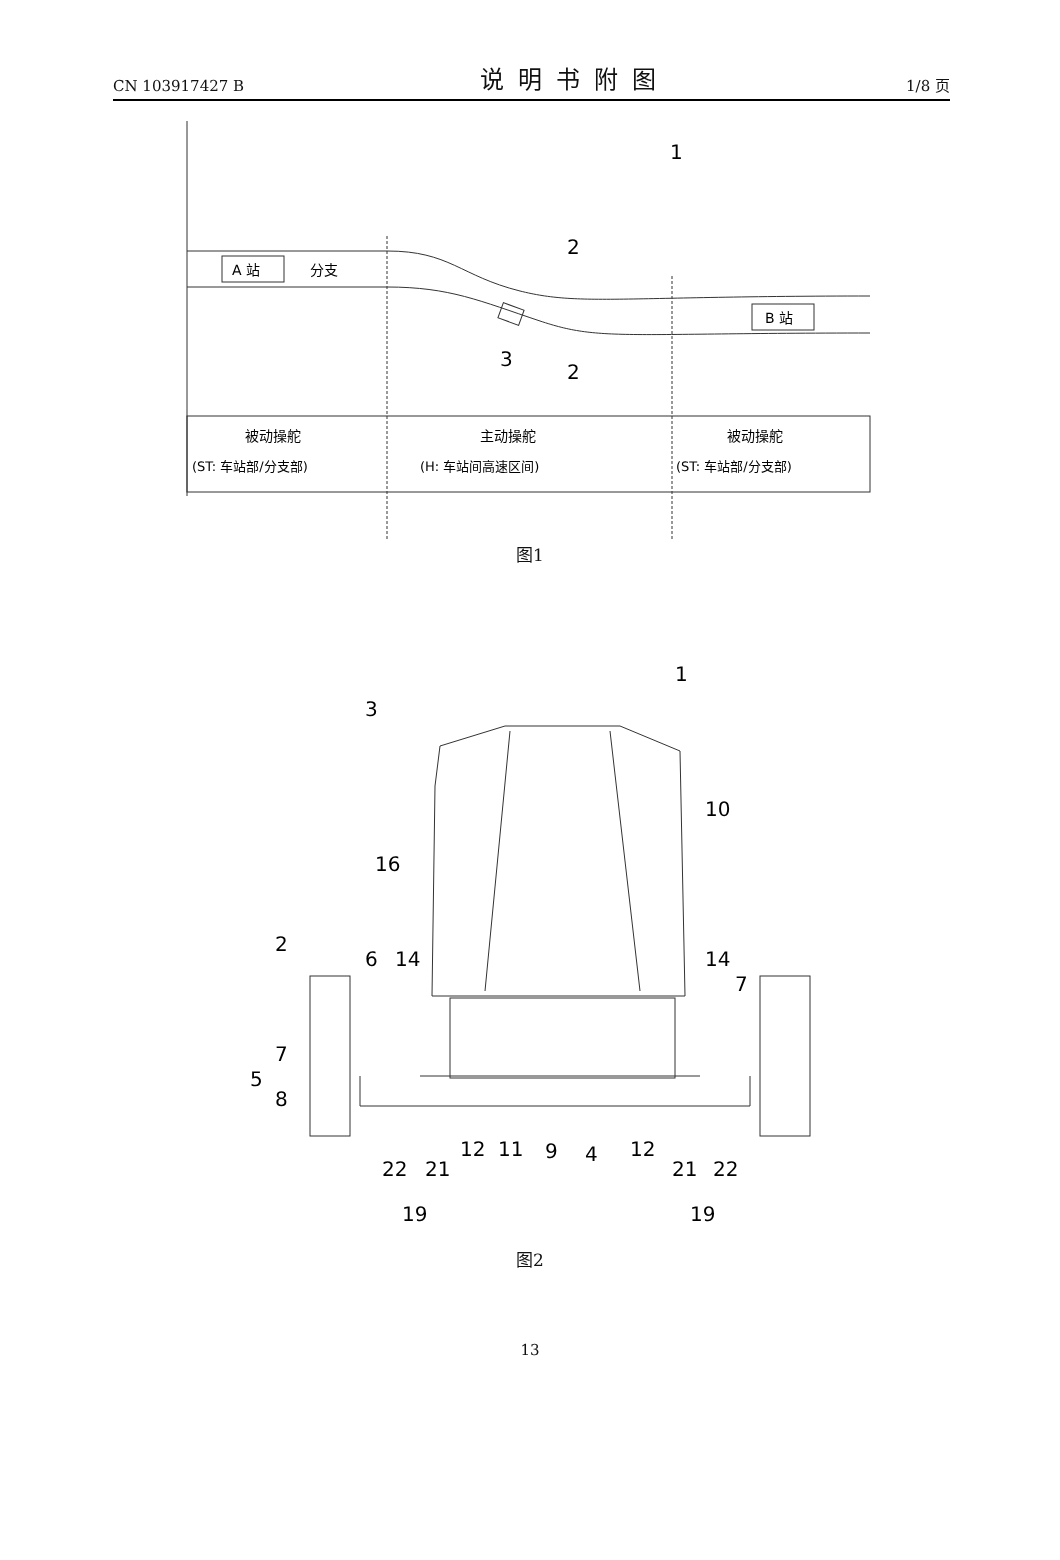CN 103917427 B 说明书附图 1/8 页
1
2
2
3
A 站
分支
B 站
被动操舵
(ST: 车站部/分支部)
主动操舵
(H: 车站间高速区间)
被动操舵
(ST: 车站部/分支部)
图1
1
3
10
16
2
6
14
14
7
7
5
8
22
21
12
11
9
4
12
21
22
19
19
图2
13